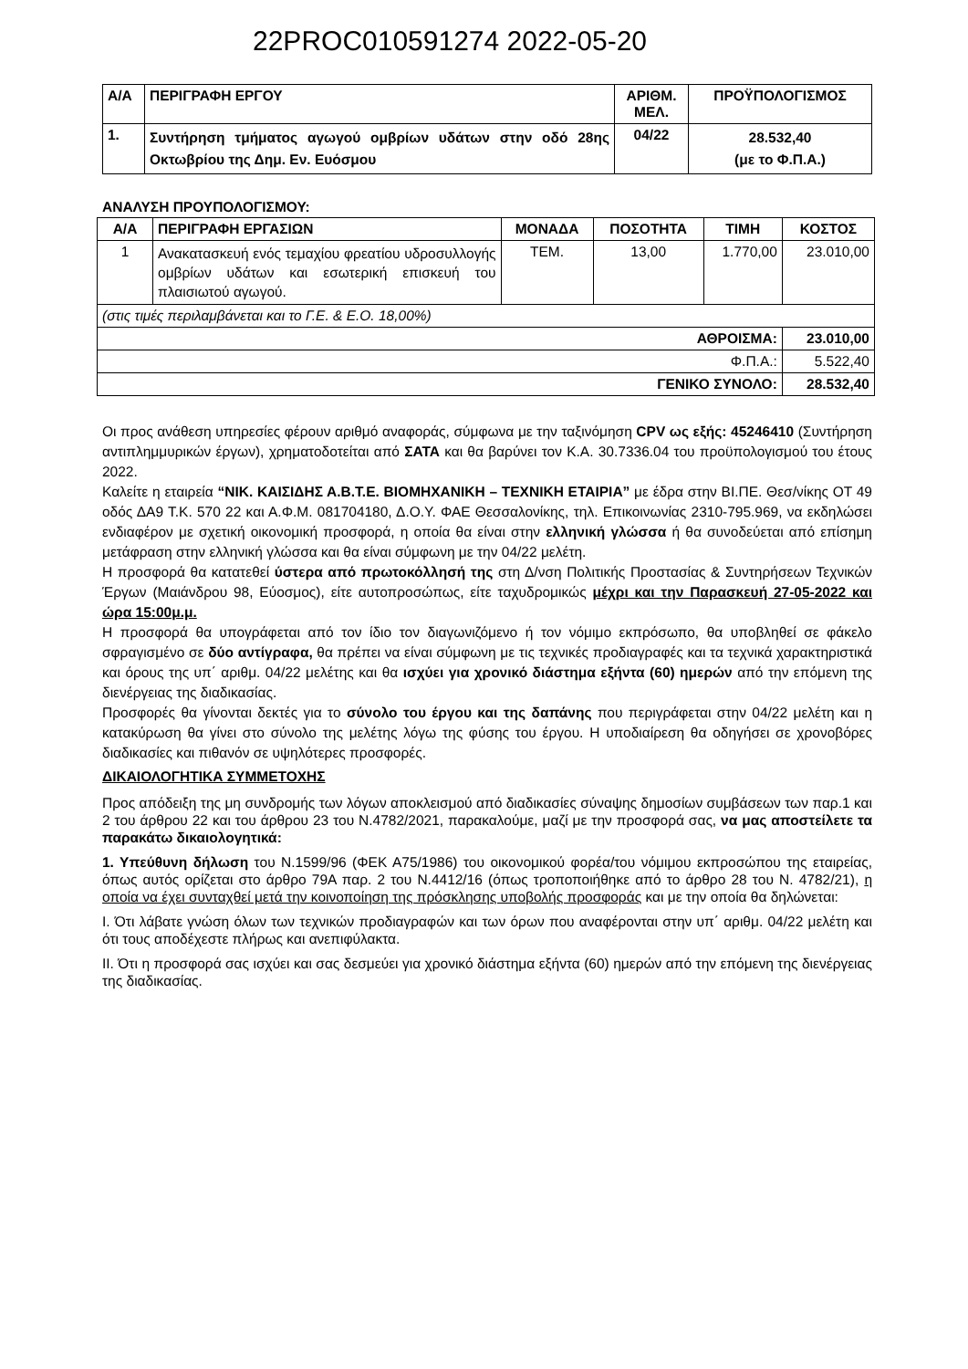22PROC010591274 2022-05-20
| Α/Α | ΠΕΡΙΓΡΑΦΗ ΕΡΓΟΥ | ΑΡΙΘΜ. ΜΕΛ. | ΠΡΟΫΠΟΛΟΓΙΣΜΟΣ |
| --- | --- | --- | --- |
| 1. | Συντήρηση τμήματος αγωγού ομβρίων υδάτων στην οδό 28ης Οκτωβρίου της Δημ. Εν. Ευόσμου | 04/22 | 28.532,40 (με το Φ.Π.Α.) |
ΑΝΑΛΥΣΗ ΠΡΟΥΠΟΛΟΓΙΣΜΟΥ:
| Α/Α | ΠΕΡΙΓΡΑΦΗ ΕΡΓΑΣΙΩΝ | ΜΟΝΑΔΑ | ΠΟΣΟΤΗΤΑ | ΤΙΜΗ | ΚΟΣΤΟΣ |
| --- | --- | --- | --- | --- | --- |
| 1 | Ανακατασκευή ενός τεμαχίου φρεατίου υδροσυλλογής ομβρίων υδάτων και εσωτερική επισκευή του πλαισιωτού αγωγού. | ΤΕΜ. | 13,00 | 1.770,00 | 23.010,00 |
| (στις τιμές περιλαμβάνεται και το Γ.Ε. & Ε.Ο. 18,00%) | | | | | |
| ΑΘΡΟΙΣΜΑ: | | | | | 23.010,00 |
| Φ.Π.Α.: | | | | | 5.522,40 |
| ΓΕΝΙΚΟ ΣΥΝΟΛΟ: | | | | | 28.532,40 |
Οι προς ανάθεση υπηρεσίες φέρουν αριθμό αναφοράς, σύμφωνα με την ταξινόμηση CPV ως εξής: 45246410 (Συντήρηση αντιπλημμυρικών έργων), χρηματοδοτείται από ΣΑΤΑ και θα βαρύνει τον Κ.Α. 30.7336.04 του προϋπολογισμού του έτους 2022.
Καλείτε η εταιρεία “ΝΙΚ. ΚΑΙΣΙΔΗΣ Α.Β.Τ.Ε. ΒΙΟΜΗΧΑΝΙΚΗ – ΤΕΧΝΙΚΗ ΕΤΑΙΡΙΑ” με έδρα στην ΒΙ.ΠΕ. Θεσ/νίκης ΟΤ 49 οδός ΔΑ9 Τ.Κ. 570 22 και Α.Φ.Μ. 081704180, Δ.Ο.Υ. ΦΑΕ Θεσσαλονίκης, τηλ. Επικοινωνίας 2310-795.969, να εκδηλώσει ενδιαφέρον με σχετική οικονομική προσφορά, η οποία θα είναι στην ελληνική γλώσσα ή θα συνοδεύεται από επίσημη μετάφραση στην ελληνική γλώσσα και θα είναι σύμφωνη με την 04/22 μελέτη.
Η προσφορά θα κατατεθεί ύστερα από πρωτοκόλλησή της στη Δ/νση Πολιτικής Προστασίας & Συντηρήσεων Τεχνικών Έργων (Μαιάνδρου 98, Εύοσμος), είτε αυτοπροσώπως, είτε ταχυδρομικώς μέχρι και την Παρασκευή 27-05-2022 και ώρα 15:00μ.μ.
Η προσφορά θα υπογράφεται από τον ίδιο τον διαγωνιζόμενο ή τον νόμιμο εκπρόσωπο, θα υποβληθεί σε φάκελο σφραγισμένο σε δύο αντίγραφα, θα πρέπει να είναι σύμφωνη με τις τεχνικές προδιαγραφές και τα τεχνικά χαρακτηριστικά και όρους της υπ΄ αριθμ. 04/22 μελέτης και θα ισχύει για χρονικό διάστημα εξήντα (60) ημερών από την επόμενη της διενέργειας της διαδικασίας.
Προσφορές θα γίνονται δεκτές για το σύνολο του έργου και της δαπάνης που περιγράφεται στην 04/22 μελέτη και η κατακύρωση θα γίνει στο σύνολο της μελέτης λόγω της φύσης του έργου. Η υποδιαίρεση θα οδηγήσει σε χρονοβόρες διαδικασίες και πιθανόν σε υψηλότερες προσφορές.
ΔΙΚΑΙΟΛΟΓΗΤΙΚΑ ΣΥΜΜΕΤΟΧΗΣ
Προς απόδειξη της μη συνδρομής των λόγων αποκλεισμού από διαδικασίες σύναψης δημοσίων συμβάσεων των παρ.1 και 2 του άρθρου 22 και του άρθρου 23 του Ν.4782/2021, παρακαλούμε, μαζί με την προσφορά σας, να μας αποστείλετε τα παρακάτω δικαιολογητικά:
1. Υπεύθυνη δήλωση του Ν.1599/96 (ΦΕΚ Α75/1986) του οικονομικού φορέα/του νόμιμου εκπροσώπου της εταιρείας, όπως αυτός ορίζεται στο άρθρο 79Α παρ. 2 του Ν.4412/16 (όπως τροποποιήθηκε από το άρθρο 28 του Ν. 4782/21), η οποία να έχει συνταχθεί μετά την κοινοποίηση της πρόσκλησης υποβολής προσφοράς και με την οποία θα δηλώνεται:
Ι. Ότι λάβατε γνώση όλων των τεχνικών προδιαγραφών και των όρων που αναφέρονται στην υπ΄ αριθμ. 04/22 μελέτη και ότι τους αποδέχεστε πλήρως και ανεπιφύλακτα.
ΙΙ. Ότι η προσφορά σας ισχύει και σας δεσμεύει για χρονικό διάστημα εξήντα (60) ημερών από την επόμενη της διενέργειας της διαδικασίας.